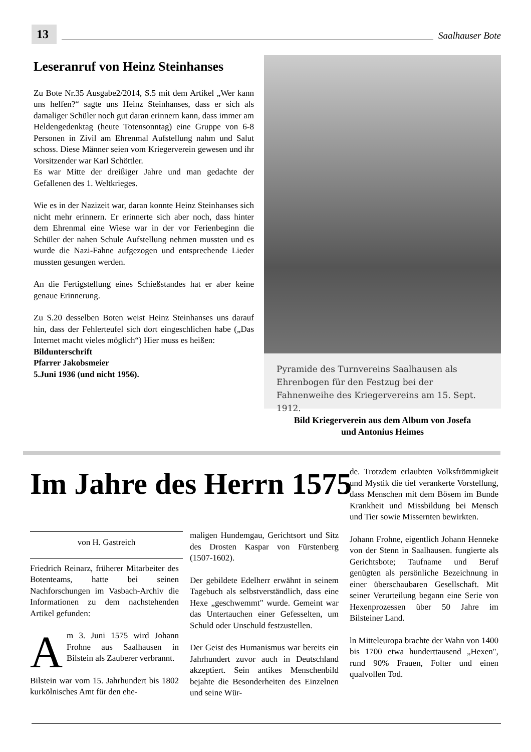13
Saalhauser Bote
Leseranruf von Heinz Steinhanses
Zu Bote Nr.35 Ausgabe2/2014, S.5 mit dem Artikel „Wer kann uns helfen?“ sagte uns Heinz Steinhanses, dass er sich als damaliger Schüler noch gut daran erinnern kann, dass immer am Heldengedenktag (heute Totensonntag) eine Gruppe von 6-8 Personen in Zivil am Ehrenmal Aufstellung nahm und Salut schoss. Diese Männer seien vom Kriegerverein gewesen und ihr Vorsitzender war Karl Schöttler.
Es war Mitte der dreißiger Jahre und man gedachte der Gefallenen des 1. Weltkrieges.
Wie es in der Nazizeit war, daran konnte Heinz Steinhanses sich nicht mehr erinnern. Er erinnerte sich aber noch, dass hinter dem Ehrenmal eine Wiese war in der vor Ferienbeginn die Schüler der nahen Schule Aufstellung nehmen mussten und es wurde die Nazi-Fahne aufgezogen und entsprechende Lieder mussten gesungen werden.
An die Fertigstellung eines Schießstandes hat er aber keine genaue Erinnerung.
Zu S.20 desselben Boten weist Heinz Steinhanses uns darauf hin, dass der Fehlerteufel sich dort eingeschlichen habe („Das Internet macht vieles möglich“) Hier muss es heißen:
Bildunterschrift
Pfarrer Jakobsmeier
5.Juni 1936 (und nicht 1956).
Pyramide des Turnvereins Saalhausen als Ehrenbogen für den Festzug bei der Fahnenweihe des Kriegervereins am 15. Sept. 1912.
Bild Kriegerverein aus dem Album von Josefa
und Antonius Heimes
Im Jahre des Herrn 1575
von H. Gastreich
Friedrich Reinarz, früherer Mitarbeiter des Botenteams, hatte bei seinen Nachforschungen im Vasbach-Archiv die Informationen zu dem nachstehenden Artikel gefunden:
Am 3. Juni 1575 wird Johann Frohne aus Saalhausen in Bilstein als Zauberer verbrannt.
Bilstein war vom 15. Jahrhundert bis 1802 kurkölnisches Amt für den ehe-
maligen Hundemgau, Gerichtsort und Sitz des Drosten Kaspar von Fürstenberg (1507-1602).
Der gebildete Edelherr erwähnt in seinem Tagebuch als selbstverständlich, dass eine Hexe „geschwemmt" wurde. Gemeint war das Untertauchen einer Gefesselten, um Schuld oder Unschuld festzustellen.
Der Geist des Humanismus war bereits ein Jahrhundert zuvor auch in Deutschland akzeptiert. Sein antikes Menschenbild bejahte die Besonderheiten des Einzelnen und seine Wür-
de. Trotzdem erlaubten Volksfrömmigkeit und Mystik die tief verankerte Vorstellung, dass Menschen mit dem Bösem im Bunde Krankheit und Missbildung bei Mensch und Tier sowie Missernten bewirkten.
Johann Frohne, eigentlich Johann Henneke von der Stenn in Saalhausen. fungierte als Gerichtsbote; Taufname und Beruf genügten als persönliche Bezeichnung in einer überschaubaren Gesellschaft. Mit seiner Verurteilung begann eine Serie von Hexenprozessen über 50 Jahre im Bilsteiner Land.
ln Mitteleuropa brachte der Wahn von 1400 bis 1700 etwa hunderttausend „Hexen", rund 90% Frauen, Folter und einen qualvollen Tod.